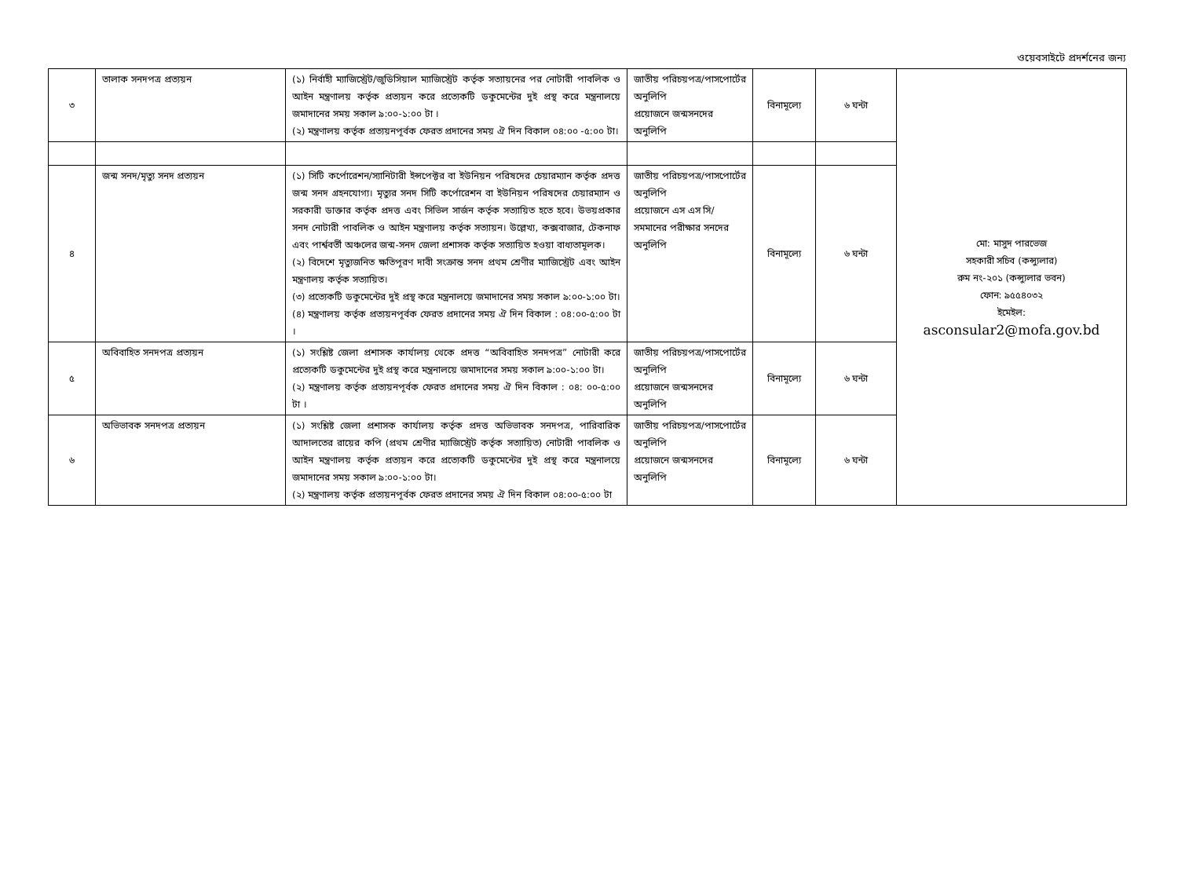ওয়েবসাইটে প্রদর্শনের জন্য
| ৩ | তালাক সনদপত্র প্রত্যয়ন | (১) নির্বাহী ম্যাজিস্ট্রেট/জুডিসিয়াল ম্যাজিস্ট্রেট কর্তৃক সত্যায়নের পর নোটারী পাবলিক ও আইন মন্ত্রণালয় কর্তৃক প্রত্যয়ন করে প্রত্যেকটি ডকুমেন্টের দুই প্রস্থ করে মন্ত্রনালয়ে জমাদানের সময় সকাল ৯:০০-১:০০ টা । (২) মন্ত্রণালয় কর্তৃক প্রত্যয়নপূর্বক ফেরত প্রদানের সময় ঐ দিন বিকাল ০৪:০০ -৫:০০ টা। | জাতীয় পরিচয়পত্র/পাসপোর্টের অনুলিপি প্রয়োজনে জন্মসনদের অনুলিপি | বিনামূল্যে | ৬ ঘন্টা | মো: মাসুদ পারভেজ সহকারী সচিব (কন্স্যুলার) রুম নং-২০১ (কন্স্যুলার ভবন) ফোন: ৯৫৫৪০৩২ ইমেইল: asconsular2@mofa.gov.bd |
| ৪ | জন্ম সনদ/মৃত্যু সনদ প্রত্যয়ন | (১) সিটি কর্পোরেশন/স্যানিটারী ইন্সপেক্টর বা ইউনিয়ন পরিষদের চেয়ারম্যান কর্তৃক প্রদত্ত জন্ম সনদ গ্রহনযোগ্য। মৃত্যুর সনদ সিটি কর্পোরেশন বা ইউনিয়ন পরিষদের চেয়ারম্যান ও সরকারী ডাক্তার কর্তৃক প্রদত্ত এবং সিভিল সার্জন কর্তৃক সত্যায়িত হতে হবে। উভয়প্রকার সনদ নোটারী পাবলিক ও আইন মন্ত্রণালয় কর্তৃক সত্যায়ন। উল্লেখ্য, কক্সবাজার, টেকনাফ এবং পার্শ্ববর্তী অঞ্চলের জন্ম-সনদ জেলা প্রশাসক কর্তৃক সত্যায়িত হওয়া বাধ্যতামূলক। (২) বিদেশে মৃত্যুজনিত ক্ষতিপূরণ দাবী সংক্রান্ত সনদ প্রথম শ্রেণীর ম্যাজিস্ট্রেট এবং আইন মন্ত্রণালয় কর্তৃক সত্যায়িত। (৩) প্রত্যেকটি ডকুমেন্টের দুই প্রস্থ করে মন্ত্রনালয়ে জমাদানের সময় সকাল ৯:০০-১:০০ টা। (৪) মন্ত্রণালয় কর্তৃক প্রত্যয়নপূর্বক ফেরত প্রদানের সময় ঐ দিন বিকাল : ০৪:০০-৫:০০ টা । | জাতীয় পরিচয়পত্র/পাসপোর্টের অনুলিপি প্রয়োজনে এস এস সি/ সমমানের পরীক্ষার সনদের অনুলিপি | বিনামূল্যে | ৬ ঘন্টা | |
| ৫ | অবিবাহিত সনদপত্র প্রত্যয়ন | (১) সংশ্লিষ্ট জেলা প্রশাসক কার্যালয় থেকে প্রদত্ত “অবিবাহিত সনদপত্র” নোটারী করে প্রত্যেকটি ডকুমেন্টের দুই প্রস্থ করে মন্ত্রনালয়ে জমাদানের সময় সকাল ৯:০০-১:০০ টা। (২) মন্ত্রণালয় কর্তৃক প্রত্যয়নপূর্বক ফেরত প্রদানের সময় ঐ দিন বিকাল : ০৪: ০০-৫:০০ টা । | জাতীয় পরিচয়পত্র/পাসপোর্টের অনুলিপি প্রয়োজনে জন্মসনদের অনুলিপি | বিনামূল্যে | ৬ ঘন্টা | |
| ৬ | অভিভাবক সনদপত্র প্রত্যয়ন | (১) সংশ্লিষ্ট জেলা প্রশাসক কার্যালয় কর্তৃক প্রদত্ত অভিভাবক সনদপত্র, পারিবারিক আদালতের রায়ের কপি (প্রথম শ্রেণীর ম্যাজিস্ট্রেট কর্তৃক সত্যায়িত) নোটারী পাবলিক ও আইন মন্ত্রণালয় কর্তৃক প্রত্যয়ন করে প্রত্যেকটি ডকুমেন্টের দুই প্রস্থ করে মন্ত্রনালয়ে জমাদানের সময় সকাল ৯:০০-১:০০ টা। (২) মন্ত্রণালয় কর্তৃক প্রত্যয়নপূর্বক ফেরত প্রদানের সময় ঐ দিন বিকাল ০৪:০০-৫:০০ টা | জাতীয় পরিচয়পত্র/পাসপোর্টের অনুলিপি প্রয়োজনে জন্মসনদের অনুলিপি | বিনামূল্যে | ৬ ঘন্টা | |